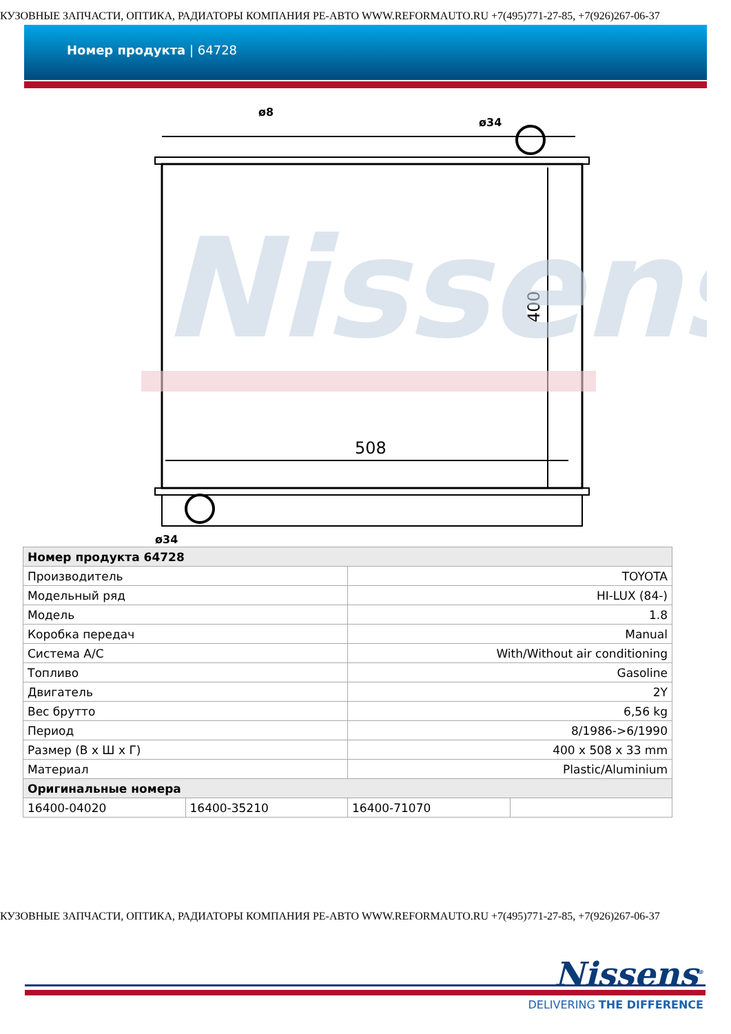КУЗОВНЫЕ ЗАПЧАСТИ, ОПТИКА, РАДИАТОРЫ КОМПАНИЯ РЕ-АВТО WWW.REFORMAUTO.RU +7(495)771-27-85, +7(926)267-06-37
Номер продукта | 64728
ø8
ø34
ø34
508
400
Nissens
| Номер продукта 64728 | | | |
| --- | --- | --- | --- |
| Производитель | | TOYOTA | |
| Модельный ряд | | HI-LUX (84-) | |
| Модель | | 1.8 | |
| Коробка передач | | Manual | |
| Система A/C | | With/Without air conditioning | |
| Топливо | | Gasoline | |
| Двигатель | | 2Y | |
| Вес брутто | | 6,56 kg | |
| Период | | 8/1986->6/1990 | |
| Размер (В x Ш x Г) | | 400 x 508 x 33 mm | |
| Материал | | Plastic/Aluminium | |
| Оригинальные номера | | | |
| 16400-04020 | 16400-35210 | 16400-71070 | |
КУЗОВНЫЕ ЗАПЧАСТИ, ОПТИКА, РАДИАТОРЫ КОМПАНИЯ РЕ-АВТО WWW.REFORMAUTO.RU +7(495)771-27-85, +7(926)267-06-37
Nissens<sup>®</sup>
DELIVERING THE DIFFERENCE